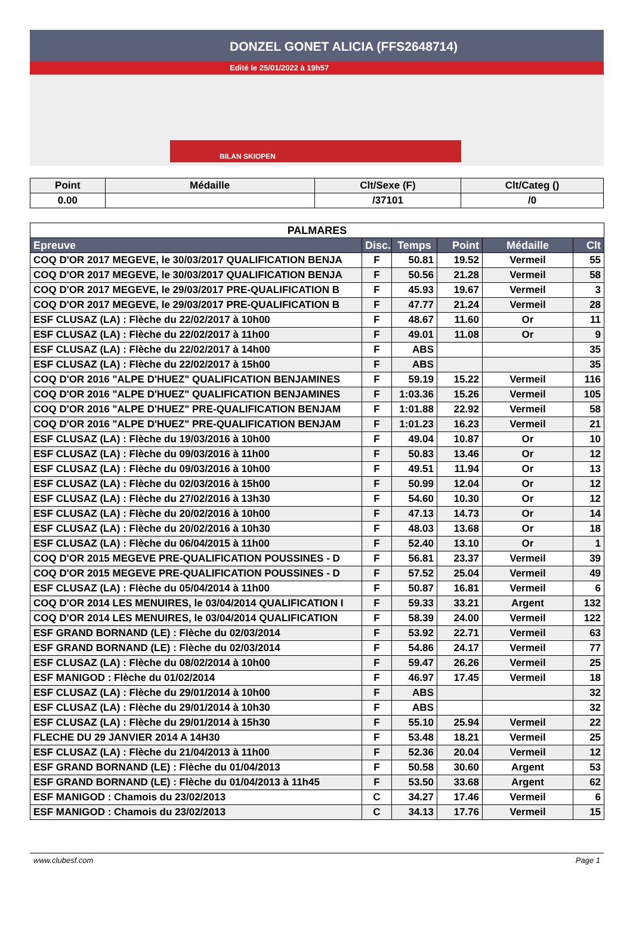DONZEL GONET ALICIA (FFS2648714)
Edité le 25/01/2022 à 19h57
BILAN SKIOPEN
| Point | Médaille | Clt/Sexe (F) | Clt/Categ () |
| --- | --- | --- | --- |
| 0.00 | | /37101 | /0 |
| PALMARES | | | | | |
| Epreuve | Disc. | Temps | Point | Médaille | Clt |
| COQ D'OR 2017 MEGEVE, le 30/03/2017 QUALIFICATION BENJA | F | 50.81 | 19.52 | Vermeil | 55 |
| COQ D'OR 2017 MEGEVE, le 30/03/2017 QUALIFICATION BENJA | F | 50.56 | 21.28 | Vermeil | 58 |
| COQ D'OR 2017 MEGEVE, le 29/03/2017 PRE-QUALIFICATION B | F | 45.93 | 19.67 | Vermeil | 3 |
| COQ D'OR 2017 MEGEVE, le 29/03/2017 PRE-QUALIFICATION B | F | 47.77 | 21.24 | Vermeil | 28 |
| ESF CLUSAZ (LA) : Flèche du 22/02/2017 à 10h00 | F | 48.67 | 11.60 | Or | 11 |
| ESF CLUSAZ (LA) : Flèche du 22/02/2017 à 11h00 | F | 49.01 | 11.08 | Or | 9 |
| ESF CLUSAZ (LA) : Flèche du 22/02/2017 à 14h00 | F | ABS | | | 35 |
| ESF CLUSAZ (LA) : Flèche du 22/02/2017 à 15h00 | F | ABS | | | 35 |
| COQ D'OR 2016 "ALPE D'HUEZ" QUALIFICATION BENJAMINES | F | 59.19 | 15.22 | Vermeil | 116 |
| COQ D'OR 2016 "ALPE D'HUEZ" QUALIFICATION BENJAMINES | F | 1:03.36 | 15.26 | Vermeil | 105 |
| COQ D'OR 2016 "ALPE D'HUEZ" PRE-QUALIFICATION BENJAM | F | 1:01.88 | 22.92 | Vermeil | 58 |
| COQ D'OR 2016 "ALPE D'HUEZ" PRE-QUALIFICATION BENJAM | F | 1:01.23 | 16.23 | Vermeil | 21 |
| ESF CLUSAZ (LA) : Flèche du 19/03/2016 à 10h00 | F | 49.04 | 10.87 | Or | 10 |
| ESF CLUSAZ (LA) : Flèche du 09/03/2016 à 11h00 | F | 50.83 | 13.46 | Or | 12 |
| ESF CLUSAZ (LA) : Flèche du 09/03/2016 à 10h00 | F | 49.51 | 11.94 | Or | 13 |
| ESF CLUSAZ (LA) : Flèche du 02/03/2016 à 15h00 | F | 50.99 | 12.04 | Or | 12 |
| ESF CLUSAZ (LA) : Flèche du 27/02/2016 à 13h30 | F | 54.60 | 10.30 | Or | 12 |
| ESF CLUSAZ (LA) : Flèche du 20/02/2016 à 10h00 | F | 47.13 | 14.73 | Or | 14 |
| ESF CLUSAZ (LA) : Flèche du 20/02/2016 à 10h30 | F | 48.03 | 13.68 | Or | 18 |
| ESF CLUSAZ (LA) : Flèche du 06/04/2015 à 11h00 | F | 52.40 | 13.10 | Or | 1 |
| COQ D'OR 2015 MEGEVE PRE-QUALIFICATION POUSSINES - D | F | 56.81 | 23.37 | Vermeil | 39 |
| COQ D'OR 2015 MEGEVE PRE-QUALIFICATION POUSSINES - D | F | 57.52 | 25.04 | Vermeil | 49 |
| ESF CLUSAZ (LA) : Flèche du 05/04/2014 à 11h00 | F | 50.87 | 16.81 | Vermeil | 6 |
| COQ D'OR 2014 LES MENUIRES, le 03/04/2014 QUALIFICATION I | F | 59.33 | 33.21 | Argent | 132 |
| COQ D'OR 2014 LES MENUIRES, le 03/04/2014 QUALIFICATION | F | 58.39 | 24.00 | Vermeil | 122 |
| ESF GRAND BORNAND (LE) : Flèche du 02/03/2014 | F | 53.92 | 22.71 | Vermeil | 63 |
| ESF GRAND BORNAND (LE) : Flèche du 02/03/2014 | F | 54.86 | 24.17 | Vermeil | 77 |
| ESF CLUSAZ (LA) : Flèche du 08/02/2014 à 10h00 | F | 59.47 | 26.26 | Vermeil | 25 |
| ESF MANIGOD : Flèche du 01/02/2014 | F | 46.97 | 17.45 | Vermeil | 18 |
| ESF CLUSAZ (LA) : Flèche du 29/01/2014 à 10h00 | F | ABS | | | 32 |
| ESF CLUSAZ (LA) : Flèche du 29/01/2014 à 10h30 | F | ABS | | | 32 |
| ESF CLUSAZ (LA) : Flèche du 29/01/2014 à 15h30 | F | 55.10 | 25.94 | Vermeil | 22 |
| FLECHE DU 29 JANVIER 2014 A 14H30 | F | 53.48 | 18.21 | Vermeil | 25 |
| ESF CLUSAZ (LA) : Flèche du 21/04/2013 à 11h00 | F | 52.36 | 20.04 | Vermeil | 12 |
| ESF GRAND BORNAND (LE) : Flèche du 01/04/2013 | F | 50.58 | 30.60 | Argent | 53 |
| ESF GRAND BORNAND (LE) : Flèche du 01/04/2013 à 11h45 | F | 53.50 | 33.68 | Argent | 62 |
| ESF MANIGOD : Chamois du 23/02/2013 | C | 34.27 | 17.46 | Vermeil | 6 |
| ESF MANIGOD : Chamois du 23/02/2013 | C | 34.13 | 17.76 | Vermeil | 15 |
www.clubesf.com Page 1